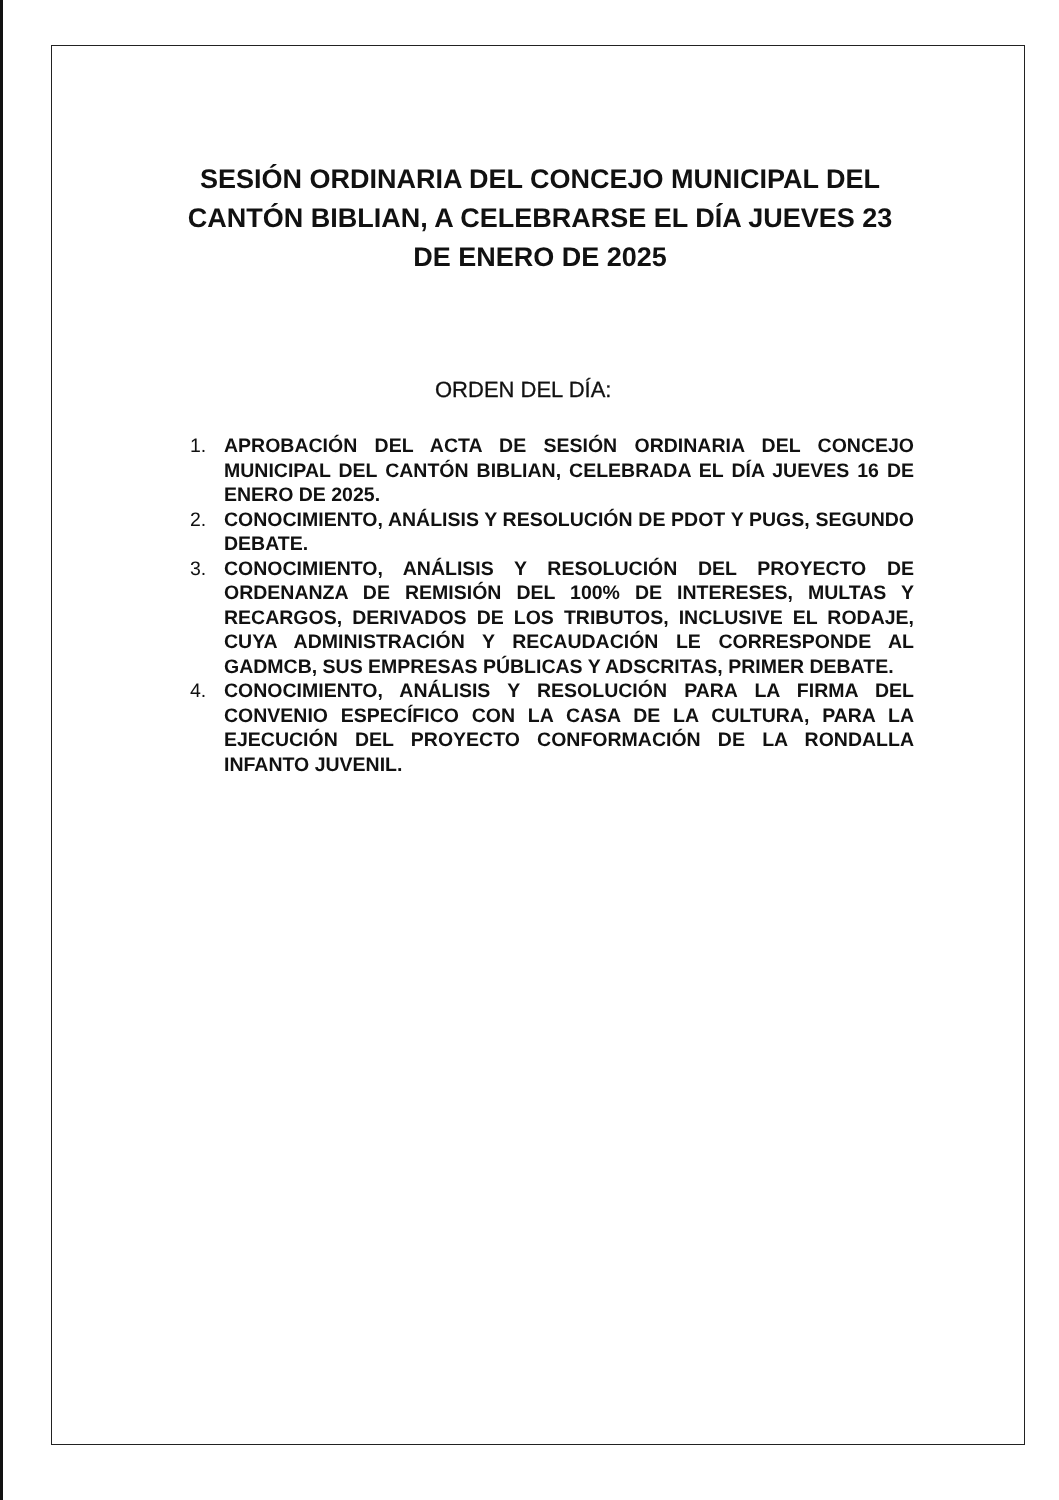SESIÓN ORDINARIA DEL CONCEJO MUNICIPAL DEL CANTÓN BIBLIAN, A CELEBRARSE EL DÍA JUEVES 23 DE ENERO DE 2025
ORDEN DEL DÍA:
1. APROBACIÓN DEL ACTA DE SESIÓN ORDINARIA DEL CONCEJO MUNICIPAL DEL CANTÓN BIBLIAN, CELEBRADA EL DÍA JUEVES 16 DE ENERO DE 2025.
2. CONOCIMIENTO, ANÁLISIS Y RESOLUCIÓN DE PDOT Y PUGS, SEGUNDO DEBATE.
3. CONOCIMIENTO, ANÁLISIS Y RESOLUCIÓN DEL PROYECTO DE ORDENANZA DE REMISIÓN DEL 100% DE INTERESES, MULTAS Y RECARGOS, DERIVADOS DE LOS TRIBUTOS, INCLUSIVE EL RODAJE, CUYA ADMINISTRACIÓN Y RECAUDACIÓN LE CORRESPONDE AL GADMCB, SUS EMPRESAS PÚBLICAS Y ADSCRITAS, PRIMER DEBATE.
4. CONOCIMIENTO, ANÁLISIS Y RESOLUCIÓN PARA LA FIRMA DEL CONVENIO ESPECÍFICO CON LA CASA DE LA CULTURA, PARA LA EJECUCIÓN DEL PROYECTO CONFORMACIÓN DE LA RONDALLA INFANTO JUVENIL.